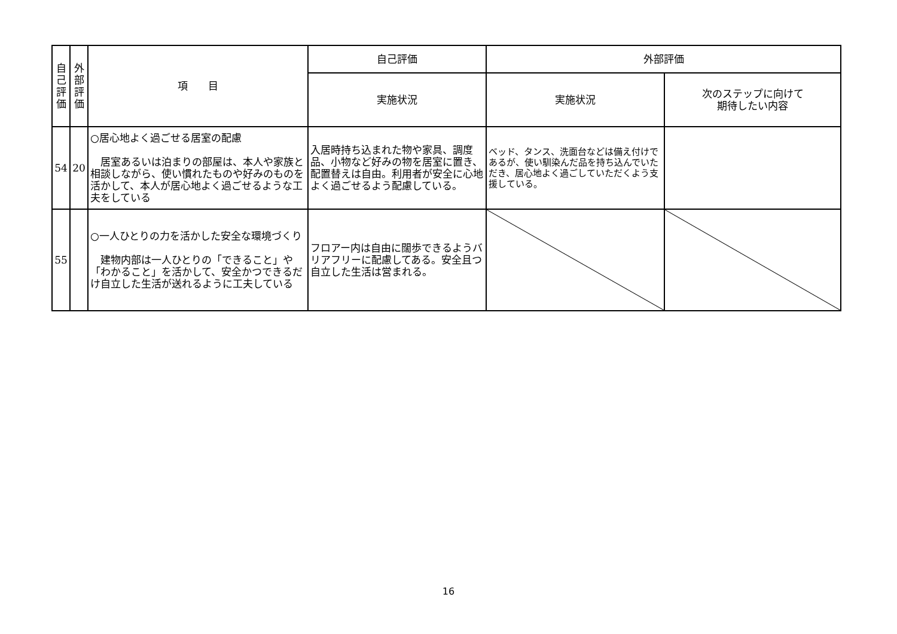| 自 己 評 価 | 外 部 評 価 | 項 目 | 自己評価 | 外部評価 | |
| --- | --- | --- | --- | --- | --- |
| | | | 実施状況 | 実施状況 | 次のステップに向けて 期待したい内容 |
| 54 | 20 | ○居心地よく過ごせる居室の配慮 居室あるいは泊まりの部屋は、本人や家族と相談しながら、使い慣れたものや好みのものを活かして、本人が居心地よく過ごせるような工夫をしている | 入居時持ち込まれた物や家具、調度品、小物など好みの物を居室に置き、配置替えは自由。利用者が安全に心地よく過ごせるよう配慮している。 | ベッド、タンス、洗面台などは備え付けであるが、使い馴染んだ品を持ち込んでいただき、居心地よく過ごしていただくよう支援している。 | |
| 55 | | ○一人ひとりの力を活かした安全な環境づくり 建物内部は一人ひとりの「できること」や「わかること」を活かして、安全かつできるだけ自立した生活が送れるように工夫している | フロアー内は自由に闊歩できるようバリアフリーに配慮してある。安全且つ自立した生活は営まれる。 | | |
16